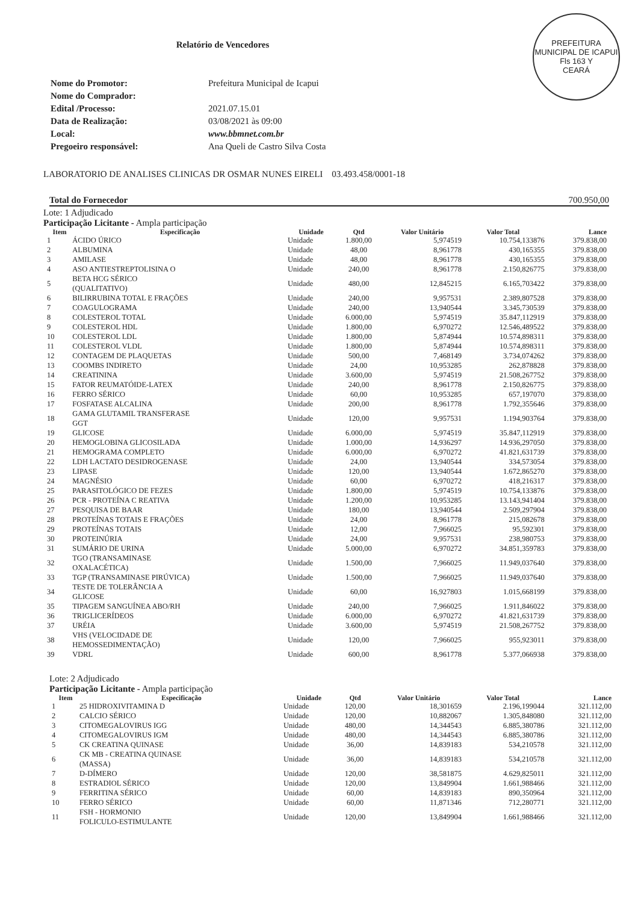Relatório de Vencedores
PREFEITURA MUNICIPAL DE ICAPUI
Fls 163 Y
CEARÁ
| Nome do Promotor: | Prefeitura Municipal de Icapui |
| Nome do Comprador: | |
| Edital /Processo: | 2021.07.15.01 |
| Data de Realização: | 03/08/2021 às 09:00 |
| Local: | www.bbmnet.com.br |
| Pregoeiro responsável: | Ana Queli de Castro Silva Costa |
LABORATORIO DE ANALISES CLINICAS DR OSMAR NUNES EIRELI 03.493.458/0001-18
Total do Fornecedor 700.950,00
Lote: 1 Adjudicado
Participação Licitante - Ampla participação
| Item | Especificação | Unidade | Qtd | Valor Unitário | Valor Total | Lance |
| --- | --- | --- | --- | --- | --- | --- |
| 1 | ÁCIDO ÚRICO | Unidade | 1.800,00 | 5,974519 | 10.754,133876 | 379.838,00 |
| 2 | ALBUMINA | Unidade | 48,00 | 8,961778 | 430,165355 | 379.838,00 |
| 3 | AMILASE | Unidade | 48,00 | 8,961778 | 430,165355 | 379.838,00 |
| 4 | ASO ANTIESTREPTOLISINA O | Unidade | 240,00 | 8,961778 | 2.150,826775 | 379.838,00 |
| 5 | BETA HCG SÉRICO (QUALITATIVO) | Unidade | 480,00 | 12,845215 | 6.165,703422 | 379.838,00 |
| 6 | BILIRRUBINA TOTAL E FRAÇÕES | Unidade | 240,00 | 9,957531 | 2.389,807528 | 379.838,00 |
| 7 | COAGULOGRAMA | Unidade | 240,00 | 13,940544 | 3.345,730539 | 379.838,00 |
| 8 | COLESTEROL TOTAL | Unidade | 6.000,00 | 5,974519 | 35.847,112919 | 379.838,00 |
| 9 | COLESTEROL HDL | Unidade | 1.800,00 | 6,970272 | 12.546,489522 | 379.838,00 |
| 10 | COLESTEROL LDL | Unidade | 1.800,00 | 5,874944 | 10.574,898311 | 379.838,00 |
| 11 | COLESTEROL VLDL | Unidade | 1.800,00 | 5,874944 | 10.574,898311 | 379.838,00 |
| 12 | CONTAGEM DE PLAQUETAS | Unidade | 500,00 | 7,468149 | 3.734,074262 | 379.838,00 |
| 13 | COOMBS INDIRETO | Unidade | 24,00 | 10,953285 | 262,878828 | 379.838,00 |
| 14 | CREATININA | Unidade | 3.600,00 | 5,974519 | 21.508,267752 | 379.838,00 |
| 15 | FATOR REUMATÓIDE-LATEX | Unidade | 240,00 | 8,961778 | 2.150,826775 | 379.838,00 |
| 16 | FERRO SÉRICO | Unidade | 60,00 | 10,953285 | 657,197070 | 379.838,00 |
| 17 | FOSFATASE ALCALINA | Unidade | 200,00 | 8,961778 | 1.792,355646 | 379.838,00 |
| 18 | GAMA GLUTAMIL TRANSFERASE GGT | Unidade | 120,00 | 9,957531 | 1.194,903764 | 379.838,00 |
| 19 | GLICOSE | Unidade | 6.000,00 | 5,974519 | 35.847,112919 | 379.838,00 |
| 20 | HEMOGLOBINA GLICOSILADA | Unidade | 1.000,00 | 14,936297 | 14.936,297050 | 379.838,00 |
| 21 | HEMOGRAMA COMPLETO | Unidade | 6.000,00 | 6,970272 | 41.821,631739 | 379.838,00 |
| 22 | LDH LACTATO DESIDROGENASE | Unidade | 24,00 | 13,940544 | 334,573054 | 379.838,00 |
| 23 | LIPASE | Unidade | 120,00 | 13,940544 | 1.672,865270 | 379.838,00 |
| 24 | MAGNÉSIO | Unidade | 60,00 | 6,970272 | 418,216317 | 379.838,00 |
| 25 | PARASITOLÓGICO DE FEZES | Unidade | 1.800,00 | 5,974519 | 10.754,133876 | 379.838,00 |
| 26 | PCR - PROTEÍNA C REATIVA | Unidade | 1.200,00 | 10,953285 | 13.143,941404 | 379.838,00 |
| 27 | PESQUISA DE BAAR | Unidade | 180,00 | 13,940544 | 2.509,297904 | 379.838,00 |
| 28 | PROTEÍNAS TOTAIS E FRAÇÕES | Unidade | 24,00 | 8,961778 | 215,082678 | 379.838,00 |
| 29 | PROTEÍNAS TOTAIS | Unidade | 12,00 | 7,966025 | 95,592301 | 379.838,00 |
| 30 | PROTEINÚRIA | Unidade | 24,00 | 9,957531 | 238,980753 | 379.838,00 |
| 31 | SUMÁRIO DE URINA | Unidade | 5.000,00 | 6,970272 | 34.851,359783 | 379.838,00 |
| 32 | TGO (TRANSAMINASE OXALACÉTICA) | Unidade | 1.500,00 | 7,966025 | 11.949,037640 | 379.838,00 |
| 33 | TGP (TRANSAMINASE PIRÚVICA) | Unidade | 1.500,00 | 7,966025 | 11.949,037640 | 379.838,00 |
| 34 | TESTE DE TOLERÂNCIA A GLICOSE | Unidade | 60,00 | 16,927803 | 1.015,668199 | 379.838,00 |
| 35 | TIPAGEM SANGUÍNEA ABO/RH | Unidade | 240,00 | 7,966025 | 1.911,846022 | 379.838,00 |
| 36 | TRIGLICERÍDEOS | Unidade | 6.000,00 | 6,970272 | 41.821,631739 | 379.838,00 |
| 37 | URÉIA | Unidade | 3.600,00 | 5,974519 | 21.508,267752 | 379.838,00 |
| 38 | VHS (VELOCIDADE DE HEMOSSEDIMENTAÇÃO) | Unidade | 120,00 | 7,966025 | 955,923011 | 379.838,00 |
| 39 | VDRL | Unidade | 600,00 | 8,961778 | 5.377,066938 | 379.838,00 |
Lote: 2 Adjudicado
Participação Licitante - Ampla participação
| Item | Especificação | Unidade | Qtd | Valor Unitário | Valor Total | Lance |
| --- | --- | --- | --- | --- | --- | --- |
| 1 | 25 HIDROXIVITAMINA D | Unidade | 120,00 | 18,301659 | 2.196,199044 | 321.112,00 |
| 2 | CALCIO SÉRICO | Unidade | 120,00 | 10,882067 | 1.305,848080 | 321.112,00 |
| 3 | CITOMEGALOVIRUS IGG | Unidade | 480,00 | 14,344543 | 6.885,380786 | 321.112,00 |
| 4 | CITOMEGALOVIRUS IGM | Unidade | 480,00 | 14,344543 | 6.885,380786 | 321.112,00 |
| 5 | CK CREATINA QUINASE | Unidade | 36,00 | 14,839183 | 534,210578 | 321.112,00 |
| 6 | CK MB - CREATINA QUINASE (MASSA) | Unidade | 36,00 | 14,839183 | 534,210578 | 321.112,00 |
| 7 | D-DÍMERO | Unidade | 120,00 | 38,581875 | 4.629,825011 | 321.112,00 |
| 8 | ESTRADIOL SÉRICO | Unidade | 120,00 | 13,849904 | 1.661,988466 | 321.112,00 |
| 9 | FERRITINA SÉRICO | Unidade | 60,00 | 14,839183 | 890,350964 | 321.112,00 |
| 10 | FERRO SÉRICO | Unidade | 60,00 | 11,871346 | 712,280771 | 321.112,00 |
| 11 | FSH - HORMONIO FOLICULO-ESTIMULANTE | Unidade | 120,00 | 13,849904 | 1.661,988466 | 321.112,00 |